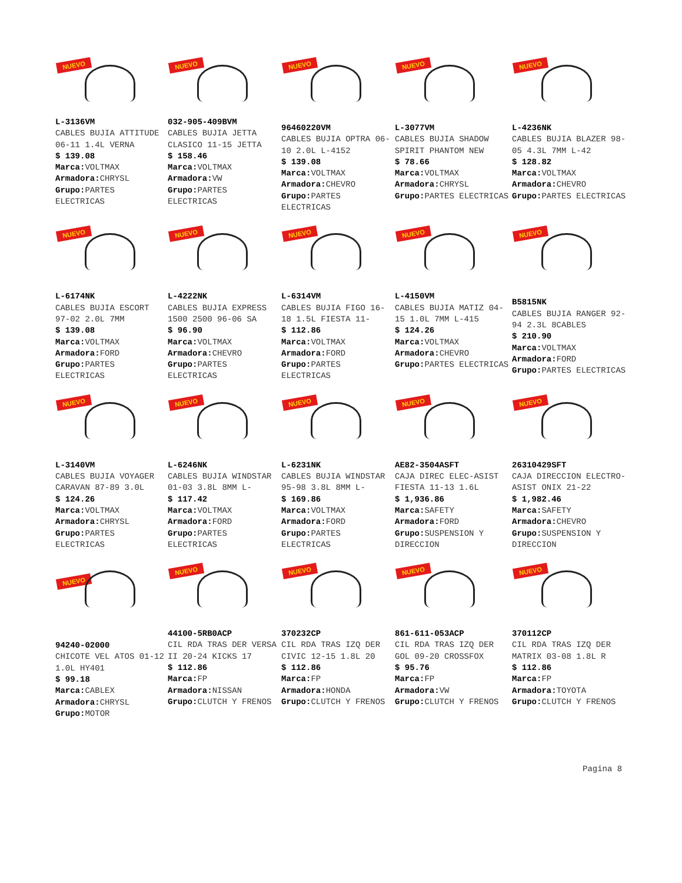NUEVO
L-3136VM
CABLES BUJIA ATTITUDE 06-11 1.4L VERNA
$ 139.08
Marca: VOLTMAX
Armadora: CHRYSL
Grupo: PARTES ELECTRICAS
NUEVO
032-905-409BVM
CABLES BUJIA JETTA CLASICO 11-15 JETTA
$ 158.46
Marca: VOLTMAX
Armadora: VW
Grupo: PARTES ELECTRICAS
NUEVO
96460220VM
CABLES BUJIA OPTRA 06-10 2.0L L-4152
$ 139.08
Marca: VOLTMAX
Armadora: CHEVRO
Grupo: PARTES ELECTRICAS
NUEVO
L-3077VM
CABLES BUJIA SHADOW SPIRIT PHANTOM NEW
$ 78.66
Marca: VOLTMAX
Armadora: CHRYSL
Grupo: PARTES ELECTRICAS
NUEVO
L-4236NK
CABLES BUJIA BLAZER 98-05 4.3L 7MM L-42
$ 128.82
Marca: VOLTMAX
Armadora: CHEVRO
Grupo: PARTES ELECTRICAS
NUEVO
L-6174NK
CABLES BUJIA ESCORT 97-02 2.0L 7MM
$ 139.08
Marca: VOLTMAX
Armadora: FORD
Grupo: PARTES ELECTRICAS
NUEVO
L-4222NK
CABLES BUJIA EXPRESS 1500 2500 96-06 SA
$ 96.90
Marca: VOLTMAX
Armadora: CHEVRO
Grupo: PARTES ELECTRICAS
NUEVO
L-6314VM
CABLES BUJIA FIGO 16-18 1.5L FIESTA 11-
$ 112.86
Marca: VOLTMAX
Armadora: FORD
Grupo: PARTES ELECTRICAS
NUEVO
L-4150VM
CABLES BUJIA MATIZ 04-15 1.0L 7MM L-415
$ 124.26
Marca: VOLTMAX
Armadora: CHEVRO
Grupo: PARTES ELECTRICAS
NUEVO
B5815NK
CABLES BUJIA RANGER 92-94 2.3L 8CABLES
$ 210.90
Marca: VOLTMAX
Armadora: FORD
Grupo: PARTES ELECTRICAS
NUEVO
L-3140VM
CABLES BUJIA VOYAGER CARAVAN 87-89 3.0L
$ 124.26
Marca: VOLTMAX
Armadora: CHRYSL
Grupo: PARTES ELECTRICAS
NUEVO
L-6246NK
CABLES BUJIA WINDSTAR 01-03 3.8L 8MM L-
$ 117.42
Marca: VOLTMAX
Armadora: FORD
Grupo: PARTES ELECTRICAS
NUEVO
L-6231NK
CABLES BUJIA WINDSTAR 95-98 3.8L 8MM L-
$ 169.86
Marca: VOLTMAX
Armadora: FORD
Grupo: PARTES ELECTRICAS
NUEVO
AE82-3504ASFT
CAJA DIREC ELEC-ASIST FIESTA 11-13 1.6L
$ 1,936.86
Marca: SAFETY
Armadora: FORD
Grupo: SUSPENSION Y DIRECCION
NUEVO
26310429SFT
CAJA DIRECCION ELECTRO-ASIST ONIX 21-22
$ 1,982.46
Marca: SAFETY
Armadora: CHEVRO
Grupo: SUSPENSION Y DIRECCION
NUEVO
94240-02000
CHICOTE VEL ATOS 01-12 1.0L HY401
$ 99.18
Marca: CABLEX
Armadora: CHRYSL
Grupo: MOTOR
NUEVO
44100-5RB0ACP
CIL RDA TRAS DER VERSA II 20-24 KICKS 17
$ 112.86
Marca: FP
Armadora: NISSAN
Grupo: CLUTCH Y FRENOS
NUEVO
370232CP
CIL RDA TRAS IZQ DER CIVIC 12-15 1.8L 20
$ 112.86
Marca: FP
Armadora: HONDA
Grupo: CLUTCH Y FRENOS
NUEVO
861-611-053ACP
CIL RDA TRAS IZQ DER GOL 09-20 CROSSFOX
$ 95.76
Marca: FP
Armadora: VW
Grupo: CLUTCH Y FRENOS
NUEVO
370112CP
CIL RDA TRAS IZQ DER MATRIX 03-08 1.8L R
$ 112.86
Marca: FP
Armadora: TOYOTA
Grupo: CLUTCH Y FRENOS
Pagina 8